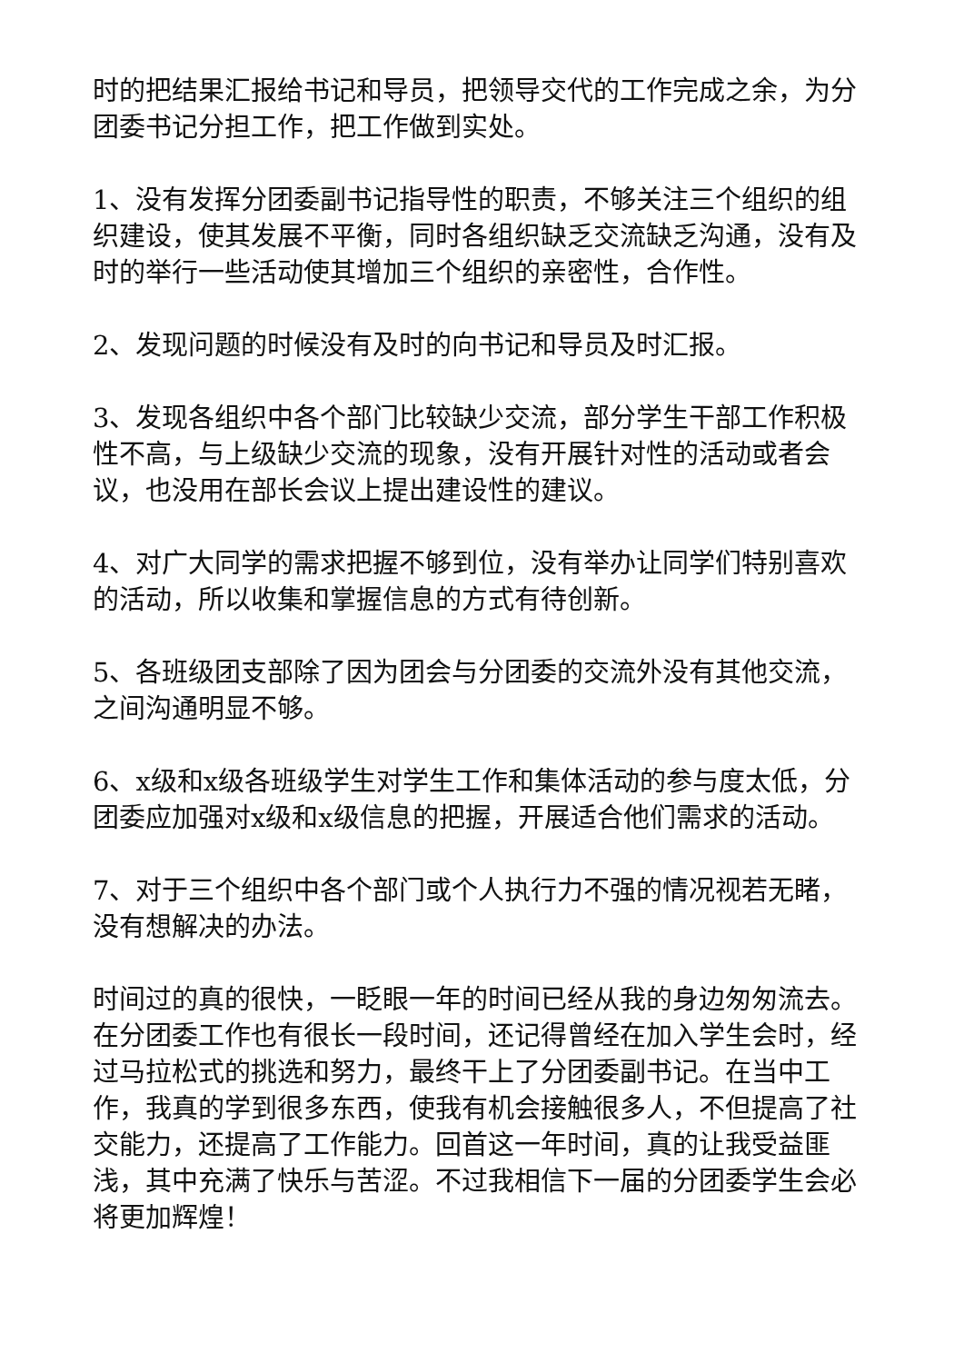时的把结果汇报给书记和导员，把领导交代的工作完成之余，为分团委书记分担工作，把工作做到实处。
1、没有发挥分团委副书记指导性的职责，不够关注三个组织的组织建设，使其发展不平衡，同时各组织缺乏交流缺乏沟通，没有及时的举行一些活动使其增加三个组织的亲密性，合作性。
2、发现问题的时候没有及时的向书记和导员及时汇报。
3、发现各组织中各个部门比较缺少交流，部分学生干部工作积极性不高，与上级缺少交流的现象，没有开展针对性的活动或者会议，也没用在部长会议上提出建设性的建议。
4、对广大同学的需求把握不够到位，没有举办让同学们特别喜欢的活动，所以收集和掌握信息的方式有待创新。
5、各班级团支部除了因为团会与分团委的交流外没有其他交流，之间沟通明显不够。
6、x级和x级各班级学生对学生工作和集体活动的参与度太低，分团委应加强对x级和x级信息的把握，开展适合他们需求的活动。
7、对于三个组织中各个部门或个人执行力不强的情况视若无睹，没有想解决的办法。
时间过的真的很快，一眨眼一年的时间已经从我的身边匆匆流去。在分团委工作也有很长一段时间，还记得曾经在加入学生会时，经过马拉松式的挑选和努力，最终干上了分团委副书记。在当中工作，我真的学到很多东西，使我有机会接触很多人，不但提高了社交能力，还提高了工作能力。回首这一年时间，真的让我受益匪浅，其中充满了快乐与苦涩。不过我相信下一届的分团委学生会必将更加辉煌！